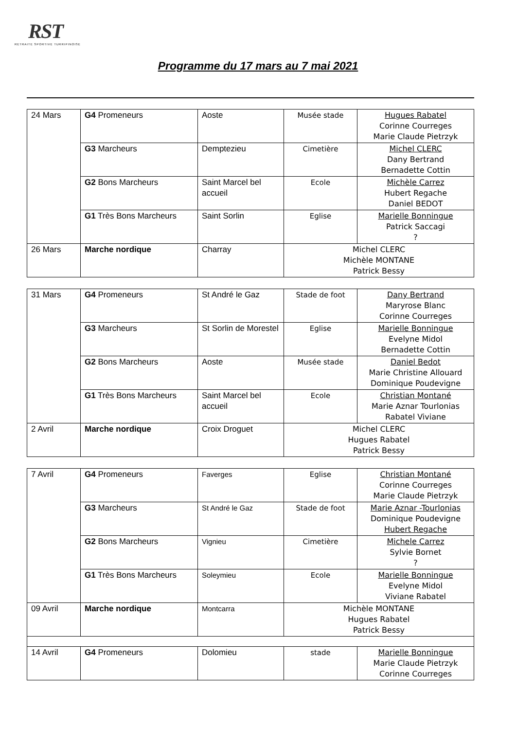RST
RETRAITE SPORTIVE TURRIPINOISE
Programme du 17 mars au 7 mai 2021
| 24 Mars | G4 Promeneurs | Aoste | Musée stade | Hugues Rabatel Corinne Courreges Marie Claude Pietrzyk |
| | G3 Marcheurs | Demptezieu | Cimetière | Michel CLERC Dany Bertrand Bernadette Cottin |
| | G2 Bons Marcheurs | Saint Marcel bel accueil | Ecole | Michèle Carrez Hubert Regache Daniel BEDOT |
| | G1 Très Bons Marcheurs | Saint Sorlin | Eglise | Marielle Bonningue Patrick Saccagi ? |
| 26 Mars | Marche nordique | Charray | Michel CLERC Michèle MONTANE Patrick Bessy | |
| 31 Mars | G4 Promeneurs | St André le Gaz | Stade de foot | Dany Bertrand Maryrose Blanc Corinne Courreges |
| | G3 Marcheurs | St Sorlin de Morestel | Eglise | Marielle Bonningue Evelyne Midol Bernadette Cottin |
| | G2 Bons Marcheurs | Aoste | Musée stade | Daniel Bedot Marie Christine Allouard Dominique Poudevigne |
| | G1 Très Bons Marcheurs | Saint Marcel bel accueil | Ecole | Christian Montané Marie Aznar Tourlonias Rabatel Viviane |
| 2 Avril | Marche nordique | Croix Droguet | Michel CLERC Hugues Rabatel Patrick Bessy | |
| 7 Avril | G4 Promeneurs | Faverges | Eglise | Christian Montané Corinne Courreges Marie Claude Pietrzyk |
| | G3 Marcheurs | St André le Gaz | Stade de foot | Marie Aznar -Tourlonias Dominique Poudevigne Hubert Regache |
| | G2 Bons Marcheurs | Vignieu | Cimetière | Michele Carrez Sylvie Bornet ? |
| | G1 Très Bons Marcheurs | Soleymieu | Ecole | Marielle Bonningue Evelyne Midol Viviane Rabatel |
| 09 Avril | Marche nordique | Montcarra | Michèle MONTANE Hugues Rabatel Patrick Bessy | |
| 14 Avril | G4 Promeneurs | Dolomieu | stade | Marielle Bonningue Marie Claude Pietrzyk Corinne Courreges |